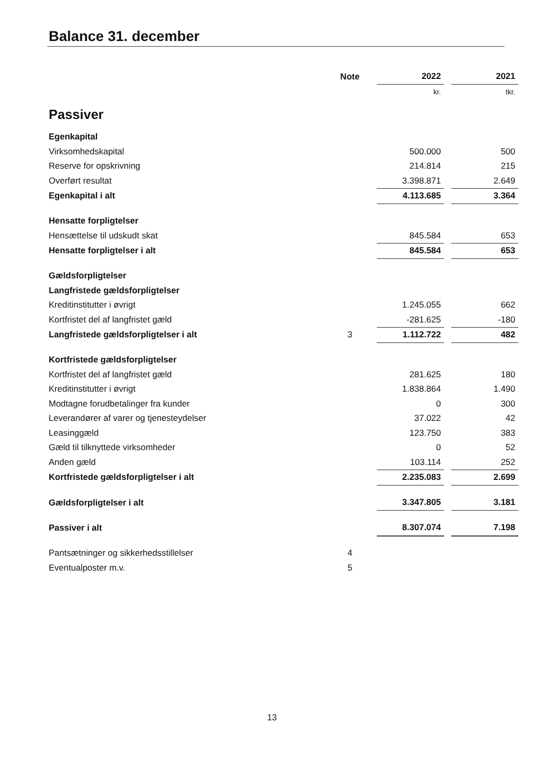Balance 31. december
| | Note | 2022 | | 2021 |
| | | kr. | | tkr. |
| Passiver | | | | |
| Egenkapital | | | | |
| Virksomhedskapital | | 500.000 | | 500 |
| Reserve for opskrivning | | 214.814 | | 215 |
| Overført resultat | | 3.398.871 | | 2.649 |
| Egenkapital i alt | | 4.113.685 | | 3.364 |
| Hensatte forpligtelser | | | | |
| Hensættelse til udskudt skat | | 845.584 | | 653 |
| Hensatte forpligtelser i alt | | 845.584 | | 653 |
| Gældsforpligtelser | | | | |
| Langfristede gældsforpligtelser | | | | |
| Kreditinstitutter i øvrigt | | 1.245.055 | | 662 |
| Kortfristet del af langfristet gæld | | -281.625 | | -180 |
| Langfristede gældsforpligtelser i alt | 3 | 1.112.722 | | 482 |
| Kortfristede gældsforpligtelser | | | | |
| Kortfristet del af langfristet gæld | | 281.625 | | 180 |
| Kreditinstitutter i øvrigt | | 1.838.864 | | 1.490 |
| Modtagne forudbetalinger fra kunder | | 0 | | 300 |
| Leverandører af varer og tjenesteydelser | | 37.022 | | 42 |
| Leasinggæld | | 123.750 | | 383 |
| Gæld til tilknyttede virksomheder | | 0 | | 52 |
| Anden gæld | | 103.114 | | 252 |
| Kortfristede gældsforpligtelser i alt | | 2.235.083 | | 2.699 |
| Gældsforpligtelser i alt | | 3.347.805 | | 3.181 |
| Passiver i alt | | 8.307.074 | | 7.198 |
| Pantsætninger og sikkerhedsstillelser | 4 | | | |
| Eventualposter m.v. | 5 | | | |
13